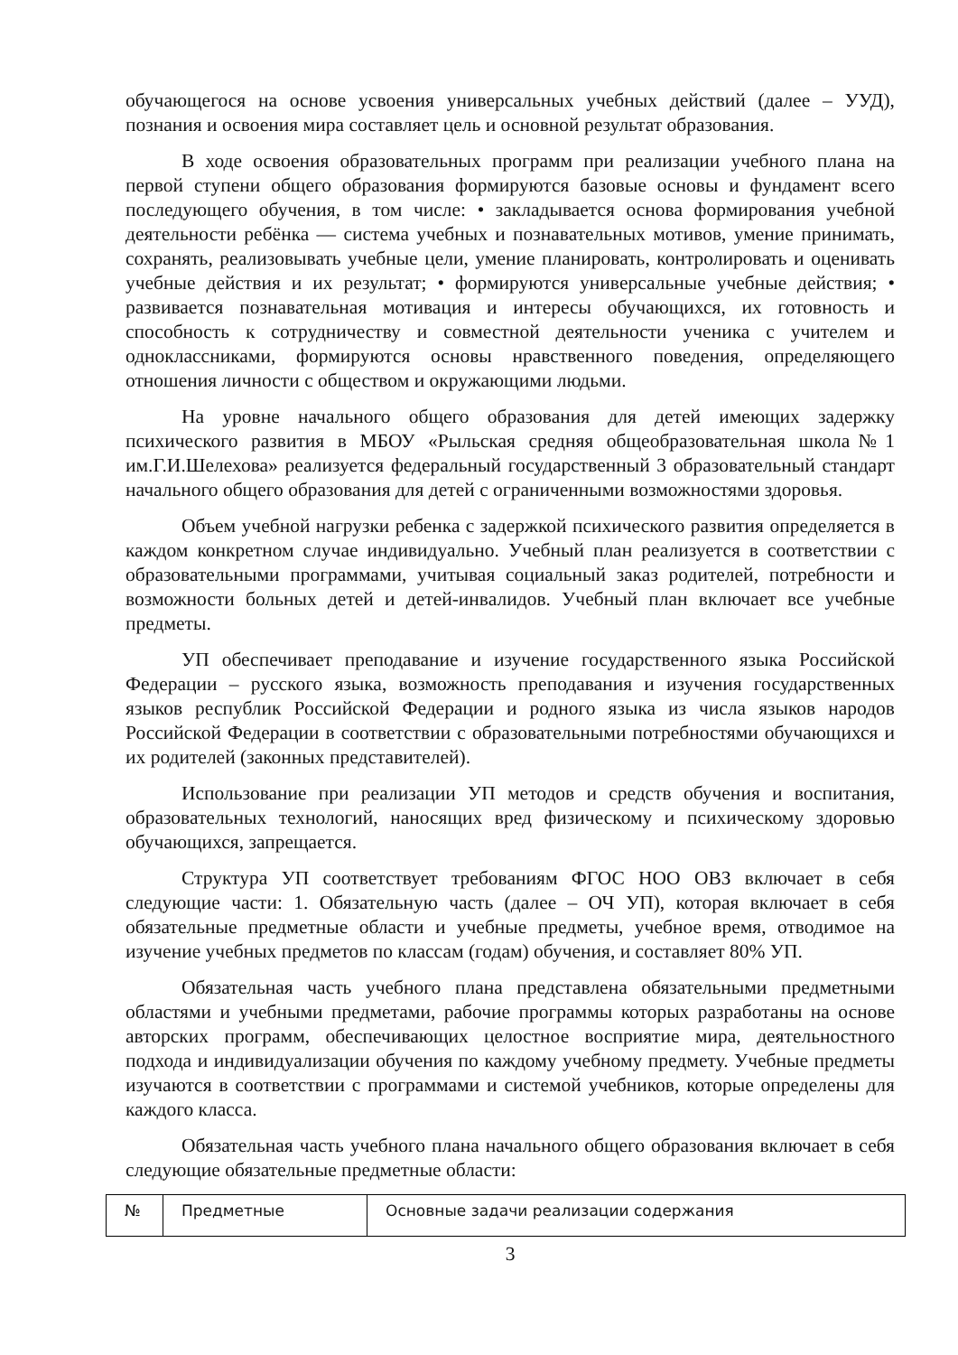обучающегося на основе усвоения универсальных учебных действий (далее – УУД), познания и освоения мира составляет цель и основной результат образования.
В ходе освоения образовательных программ при реализации учебного плана на первой ступени общего образования формируются базовые основы и фундамент всего последующего обучения, в том числе: • закладывается основа формирования учебной деятельности ребёнка — система учебных и познавательных мотивов, умение принимать, сохранять, реализовывать учебные цели, умение планировать, контролировать и оценивать учебные действия и их результат; • формируются универсальные учебные действия; • развивается познавательная мотивация и интересы обучающихся, их готовность и способность к сотрудничеству и совместной деятельности ученика с учителем и одноклассниками, формируются основы нравственного поведения, определяющего отношения личности с обществом и окружающими людьми.
На уровне начального общего образования для детей имеющих задержку психического развития в МБОУ «Рыльская средняя общеобразовательная школа№1 им.Г.И.Шелехова» реализуется федеральный государственный 3 образовательный стандарт начального общего образования для детей с ограниченными возможностями здоровья.
Объем учебной нагрузки ребенка с задержкой психического развития определяется в каждом конкретном случае индивидуально. Учебный план реализуется в соответствии с образовательными программами, учитывая социальный заказ родителей, потребности и возможности больных детей и детей-инвалидов. Учебный план включает все учебные предметы.
УП обеспечивает преподавание и изучение государственного языка Российской Федерации – русского языка, возможность преподавания и изучения государственных языков республик Российской Федерации и родного языка из числа языков народов Российской Федерации в соответствии с образовательными потребностями обучающихся и их родителей (законных представителей).
Использование при реализации УП методов и средств обучения и воспитания, образовательных технологий, наносящих вред физическому и психическому здоровью обучающихся, запрещается.
Структура УП соответствует требованиям ФГОС НОО ОВЗ включает в себя следующие части: 1. Обязательную часть (далее – ОЧ УП), которая включает в себя обязательные предметные области и учебные предметы, учебное время, отводимое на изучение учебных предметов по классам (годам) обучения, и составляет 80% УП.
Обязательная часть учебного плана представлена обязательными предметными областями и учебными предметами, рабочие программы которых разработаны на основе авторских программ, обеспечивающих целостное восприятие мира, деятельностного подхода и индивидуализации обучения по каждому учебному предмету. Учебные предметы изучаются в соответствии с программами и системой учебников, которые определены для каждого класса.
Обязательная часть учебного плана начального общего образования включает в себя следующие обязательные предметные области:
| № | Предметные | Основные задачи реализации содержания |
3